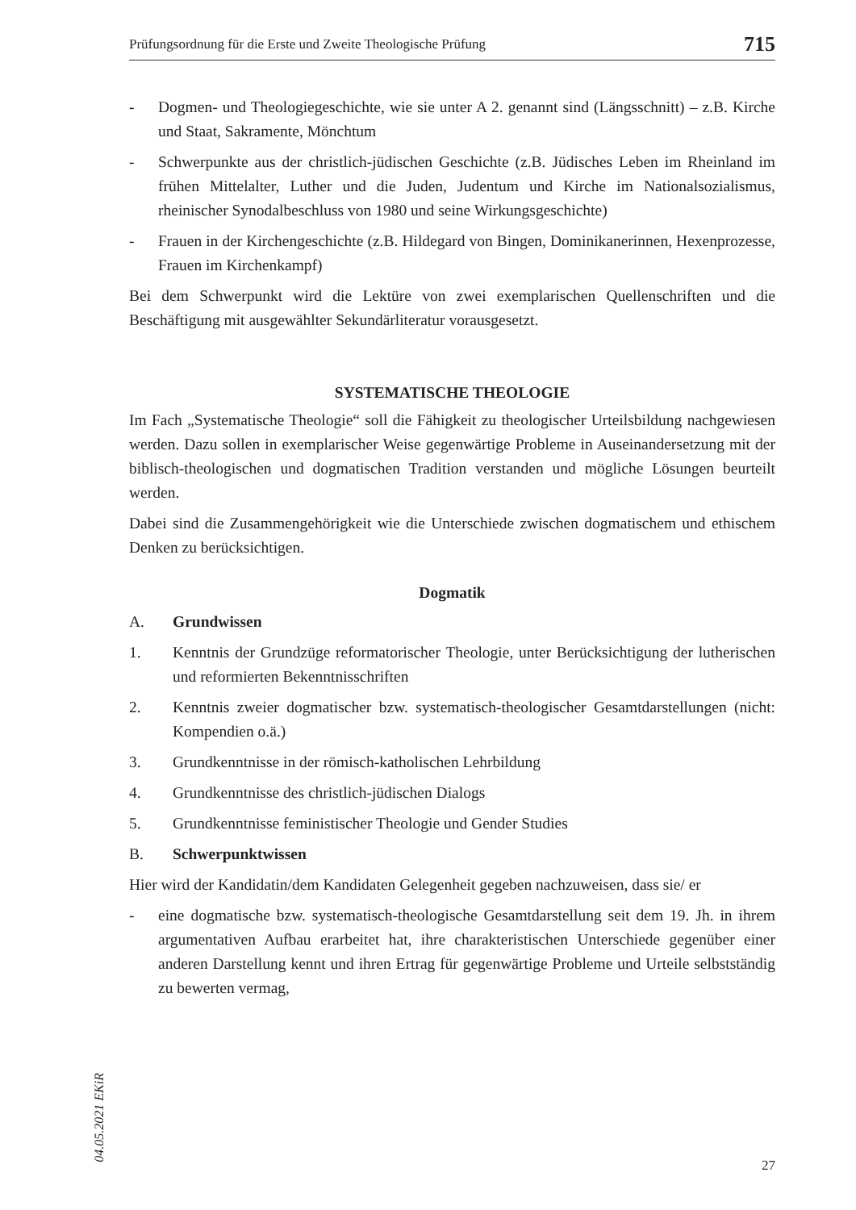Prüfungsordnung für die Erste und Zweite Theologische Prüfung 715
- Dogmen- und Theologiegeschichte, wie sie unter A 2. genannt sind (Längsschnitt) – z.B. Kirche und Staat, Sakramente, Mönchtum
- Schwerpunkte aus der christlich-jüdischen Geschichte (z.B. Jüdisches Leben im Rheinland im frühen Mittelalter, Luther und die Juden, Judentum und Kirche im Nationalsozialismus, rheinischer Synodalbeschluss von 1980 und seine Wirkungsgeschichte)
- Frauen in der Kirchengeschichte (z.B. Hildegard von Bingen, Dominikanerinnen, Hexenprozesse, Frauen im Kirchenkampf)
Bei dem Schwerpunkt wird die Lektüre von zwei exemplarischen Quellenschriften und die Beschäftigung mit ausgewählter Sekundärliteratur vorausgesetzt.
SYSTEMATISCHE THEOLOGIE
Im Fach „Systematische Theologie“ soll die Fähigkeit zu theologischer Urteilsbildung nachgewiesen werden. Dazu sollen in exemplarischer Weise gegenwärtige Probleme in Auseinandersetzung mit der biblisch-theologischen und dogmatischen Tradition verstanden und mögliche Lösungen beurteilt werden.
Dabei sind die Zusammengehörigkeit wie die Unterschiede zwischen dogmatischem und ethischem Denken zu berücksichtigen.
Dogmatik
A. Grundwissen
1. Kenntnis der Grundzüge reformatorischer Theologie, unter Berücksichtigung der lutherischen und reformierten Bekenntnisschriften
2. Kenntnis zweier dogmatischer bzw. systematisch-theologischer Gesamtdarstellungen (nicht: Kompendien o.ä.)
3. Grundkenntnisse in der römisch-katholischen Lehrbildung
4. Grundkenntnisse des christlich-jüdischen Dialogs
5. Grundkenntnisse feministischer Theologie und Gender Studies
B. Schwerpunktwissen
Hier wird der Kandidatin/dem Kandidaten Gelegenheit gegeben nachzuweisen, dass sie/ er
- eine dogmatische bzw. systematisch-theologische Gesamtdarstellung seit dem 19. Jh. in ihrem argumentativen Aufbau erarbeitet hat, ihre charakteristischen Unterschiede gegenüber einer anderen Darstellung kennt und ihren Ertrag für gegenwärtige Probleme und Urteile selbstständig zu bewerten vermag,
04.05.2021 EKiR
27